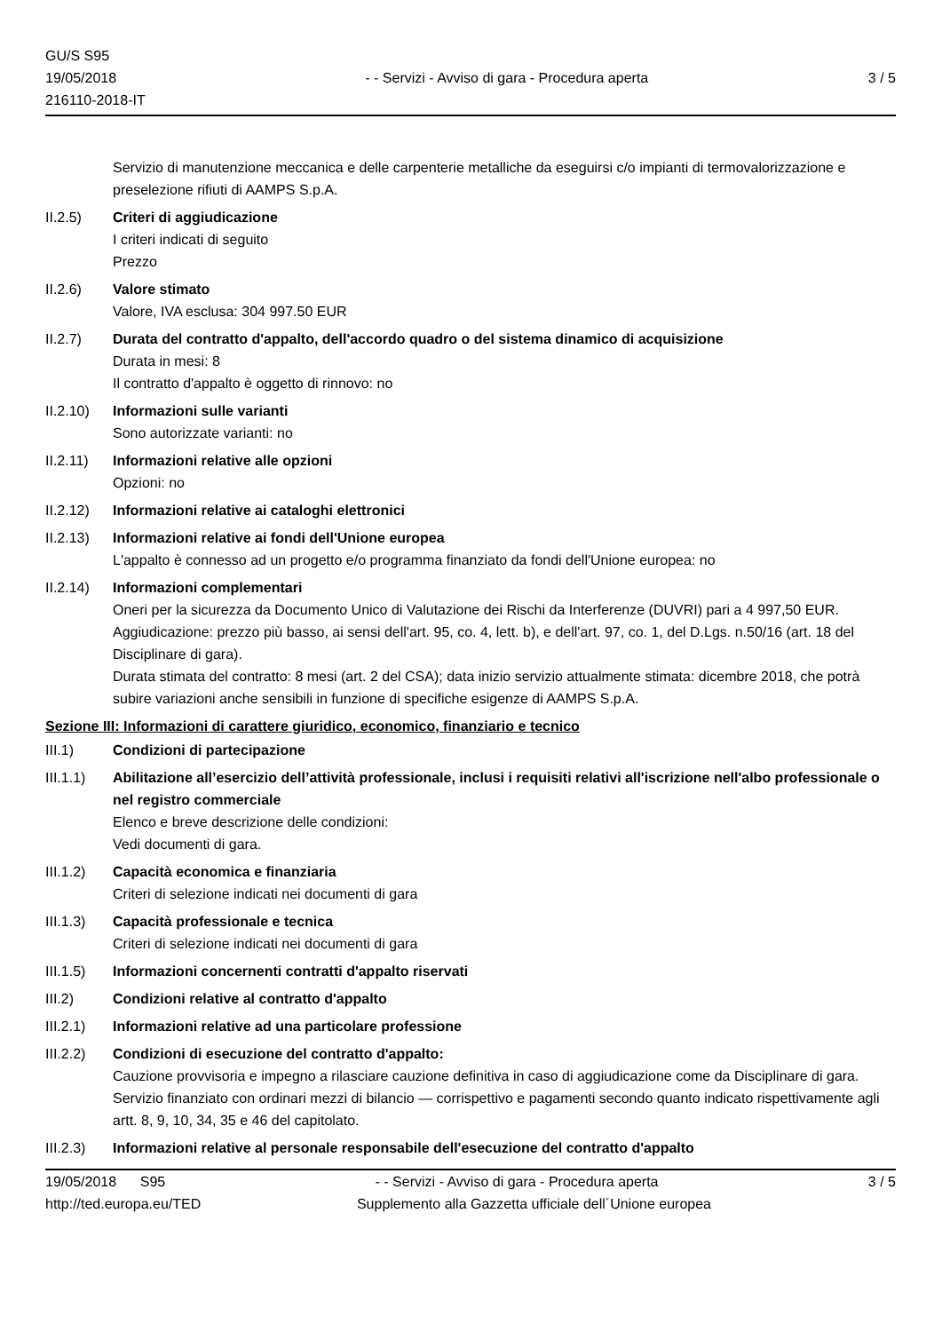GU/S S95
19/05/2018
216110-2018-IT
- - Servizi - Avviso di gara - Procedura aperta
3 / 5
Servizio di manutenzione meccanica e delle carpenterie metalliche da eseguirsi c/o impianti di termovalorizzazione e preselezione rifiuti di AAMPS S.p.A.
II.2.5) Criteri di aggiudicazione
I criteri indicati di seguito
Prezzo
II.2.6) Valore stimato
Valore, IVA esclusa: 304 997.50 EUR
II.2.7) Durata del contratto d'appalto, dell'accordo quadro o del sistema dinamico di acquisizione
Durata in mesi: 8
Il contratto d'appalto è oggetto di rinnovo: no
II.2.10)
Informazioni sulle varianti
Sono autorizzate varianti: no
II.2.11)
Informazioni relative alle opzioni
Opzioni: no
II.2.12)
Informazioni relative ai cataloghi elettronici
II.2.13)
Informazioni relative ai fondi dell'Unione europea
L'appalto è connesso ad un progetto e/o programma finanziato da fondi dell'Unione europea: no
II.2.14)
Informazioni complementari
Oneri per la sicurezza da Documento Unico di Valutazione dei Rischi da Interferenze (DUVRI) pari a 4 997,50 EUR.
Aggiudicazione: prezzo più basso, ai sensi dell'art. 95, co. 4, lett. b), e dell'art. 97, co. 1, del D.Lgs. n.50/16 (art. 18 del Disciplinare di gara).
Durata stimata del contratto: 8 mesi (art. 2 del CSA); data inizio servizio attualmente stimata: dicembre 2018, che potrà subire variazioni anche sensibili in funzione di specifiche esigenze di AAMPS S.p.A.
Sezione III: Informazioni di carattere giuridico, economico, finanziario e tecnico
III.1) Condizioni di partecipazione
III.1.1)
Abilitazione all’esercizio dell’attività professionale, inclusi i requisiti relativi all'iscrizione nell'albo professionale o nel registro commerciale
Elenco e breve descrizione delle condizioni:
Vedi documenti di gara.
III.1.2)
Capacità economica e finanziaria
Criteri di selezione indicati nei documenti di gara
III.1.3)
Capacità professionale e tecnica
Criteri di selezione indicati nei documenti di gara
III.1.5)
Informazioni concernenti contratti d'appalto riservati
III.2) Condizioni relative al contratto d'appalto
III.2.1)
Informazioni relative ad una particolare professione
III.2.2)
Condizioni di esecuzione del contratto d'appalto:
Cauzione provvisoria e impegno a rilasciare cauzione definitiva in caso di aggiudicazione come da Disciplinare di gara. Servizio finanziato con ordinari mezzi di bilancio — corrispettivo e pagamenti secondo quanto indicato rispettivamente agli artt. 8, 9, 10, 34, 35 e 46 del capitolato.
III.2.3)
Informazioni relative al personale responsabile dell'esecuzione del contratto d'appalto
19/05/2018 S95 - - Servizi - Avviso di gara - Procedura aperta
3 / 5
http://ted.europa.eu/TED Supplemento alla Gazzetta ufficiale dell´Unione europea